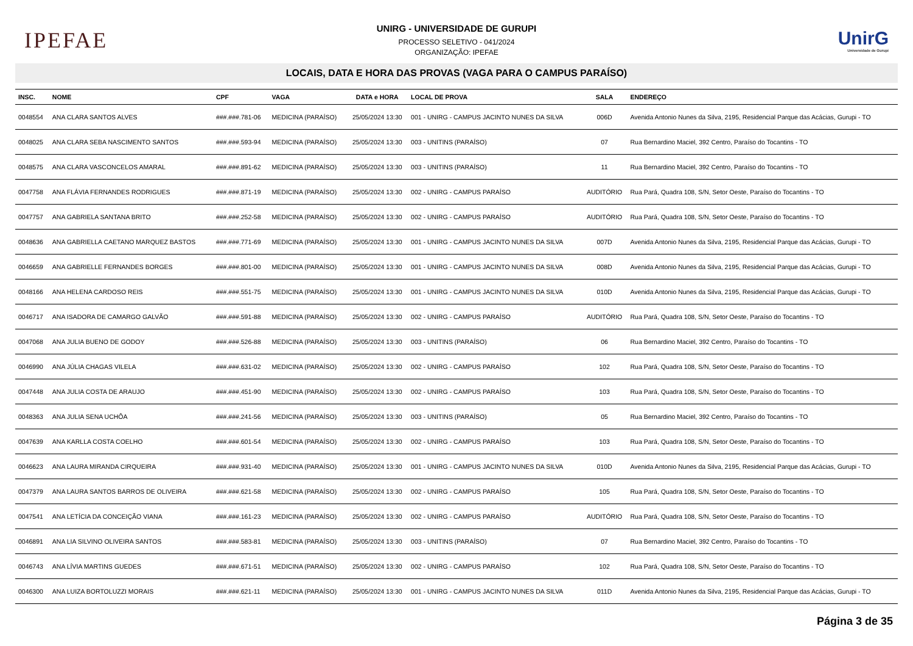IPEFAE
UNIRG - UNIVERSIDADE DE GURUPI
PROCESSO SELETIVO - 041/2024
ORGANIZAÇÃO: IPEFAE
UnirG
Universidade de Gurupi
LOCAIS, DATA E HORA DAS PROVAS (VAGA PARA O CAMPUS PARAÍSO)
| INSC. | NOME | CPF | VAGA | DATA e HORA | LOCAL DE PROVA | SALA | ENDEREÇO |
| --- | --- | --- | --- | --- | --- | --- | --- |
| 0048554 | ANA CLARA SANTOS ALVES | ###.###.781-06 | MEDICINA (PARAÍSO) | 25/05/2024 13:30 | 001 - UNIRG - CAMPUS JACINTO NUNES DA SILVA | 006D | Avenida Antonio Nunes da Silva, 2195, Residencial Parque das Acácias, Gurupi - TO |
| 0048025 | ANA CLARA SEBA NASCIMENTO SANTOS | ###.###.593-94 | MEDICINA (PARAÍSO) | 25/05/2024 13:30 | 003 - UNITINS (PARAÍSO) | 07 | Rua Bernardino Maciel, 392 Centro, Paraíso do Tocantins - TO |
| 0048575 | ANA CLARA VASCONCELOS AMARAL | ###.###.891-62 | MEDICINA (PARAÍSO) | 25/05/2024 13:30 | 003 - UNITINS (PARAÍSO) | 11 | Rua Bernardino Maciel, 392 Centro, Paraíso do Tocantins - TO |
| 0047758 | ANA FLÁVIA FERNANDES RODRIGUES | ###.###.871-19 | MEDICINA (PARAÍSO) | 25/05/2024 13:30 | 002 - UNIRG - CAMPUS PARAÍSO | AUDITÓRIO | Rua Pará, Quadra 108, S/N, Setor Oeste, Paraíso do Tocantins - TO |
| 0047757 | ANA GABRIELA SANTANA BRITO | ###.###.252-58 | MEDICINA (PARAÍSO) | 25/05/2024 13:30 | 002 - UNIRG - CAMPUS PARAÍSO | AUDITÓRIO | Rua Pará, Quadra 108, S/N, Setor Oeste, Paraíso do Tocantins - TO |
| 0048636 | ANA GABRIELLA CAETANO MARQUEZ BASTOS | ###.###.771-69 | MEDICINA (PARAÍSO) | 25/05/2024 13:30 | 001 - UNIRG - CAMPUS JACINTO NUNES DA SILVA | 007D | Avenida Antonio Nunes da Silva, 2195, Residencial Parque das Acácias, Gurupi - TO |
| 0046659 | ANA GABRIELLE FERNANDES BORGES | ###.###.801-00 | MEDICINA (PARAÍSO) | 25/05/2024 13:30 | 001 - UNIRG - CAMPUS JACINTO NUNES DA SILVA | 008D | Avenida Antonio Nunes da Silva, 2195, Residencial Parque das Acácias, Gurupi - TO |
| 0048166 | ANA HELENA CARDOSO REIS | ###.###.551-75 | MEDICINA (PARAÍSO) | 25/05/2024 13:30 | 001 - UNIRG - CAMPUS JACINTO NUNES DA SILVA | 010D | Avenida Antonio Nunes da Silva, 2195, Residencial Parque das Acácias, Gurupi - TO |
| 0046717 | ANA ISADORA DE CAMARGO GALVÃO | ###.###.591-88 | MEDICINA (PARAÍSO) | 25/05/2024 13:30 | 002 - UNIRG - CAMPUS PARAÍSO | AUDITÓRIO | Rua Pará, Quadra 108, S/N, Setor Oeste, Paraíso do Tocantins - TO |
| 0047068 | ANA JULIA BUENO DE GODOY | ###.###.526-88 | MEDICINA (PARAÍSO) | 25/05/2024 13:30 | 003 - UNITINS (PARAÍSO) | 06 | Rua Bernardino Maciel, 392 Centro, Paraíso do Tocantins - TO |
| 0046990 | ANA JÚLIA CHAGAS VILELA | ###.###.631-02 | MEDICINA (PARAÍSO) | 25/05/2024 13:30 | 002 - UNIRG - CAMPUS PARAÍSO | 102 | Rua Pará, Quadra 108, S/N, Setor Oeste, Paraíso do Tocantins - TO |
| 0047448 | ANA JULIA COSTA DE ARAUJO | ###.###.451-90 | MEDICINA (PARAÍSO) | 25/05/2024 13:30 | 002 - UNIRG - CAMPUS PARAÍSO | 103 | Rua Pará, Quadra 108, S/N, Setor Oeste, Paraíso do Tocantins - TO |
| 0048363 | ANA JULIA SENA UCHÔA | ###.###.241-56 | MEDICINA (PARAÍSO) | 25/05/2024 13:30 | 003 - UNITINS (PARAÍSO) | 05 | Rua Bernardino Maciel, 392 Centro, Paraíso do Tocantins - TO |
| 0047639 | ANA KARLLA COSTA COELHO | ###.###.601-54 | MEDICINA (PARAÍSO) | 25/05/2024 13:30 | 002 - UNIRG - CAMPUS PARAÍSO | 103 | Rua Pará, Quadra 108, S/N, Setor Oeste, Paraíso do Tocantins - TO |
| 0046623 | ANA LAURA MIRANDA CIRQUEIRA | ###.###.931-40 | MEDICINA (PARAÍSO) | 25/05/2024 13:30 | 001 - UNIRG - CAMPUS JACINTO NUNES DA SILVA | 010D | Avenida Antonio Nunes da Silva, 2195, Residencial Parque das Acácias, Gurupi - TO |
| 0047379 | ANA LAURA SANTOS BARROS DE OLIVEIRA | ###.###.621-58 | MEDICINA (PARAÍSO) | 25/05/2024 13:30 | 002 - UNIRG - CAMPUS PARAÍSO | 105 | Rua Pará, Quadra 108, S/N, Setor Oeste, Paraíso do Tocantins - TO |
| 0047541 | ANA LETÍCIA DA CONCEIÇÃO VIANA | ###.###.161-23 | MEDICINA (PARAÍSO) | 25/05/2024 13:30 | 002 - UNIRG - CAMPUS PARAÍSO | AUDITÓRIO | Rua Pará, Quadra 108, S/N, Setor Oeste, Paraíso do Tocantins - TO |
| 0046891 | ANA LIA SILVINO OLIVEIRA SANTOS | ###.###.583-81 | MEDICINA (PARAÍSO) | 25/05/2024 13:30 | 003 - UNITINS (PARAÍSO) | 07 | Rua Bernardino Maciel, 392 Centro, Paraíso do Tocantins - TO |
| 0046743 | ANA LÍVIA MARTINS GUEDES | ###.###.671-51 | MEDICINA (PARAÍSO) | 25/05/2024 13:30 | 002 - UNIRG - CAMPUS PARAÍSO | 102 | Rua Pará, Quadra 108, S/N, Setor Oeste, Paraíso do Tocantins - TO |
| 0046300 | ANA LUIZA BORTOLUZZI MORAIS | ###.###.621-11 | MEDICINA (PARAÍSO) | 25/05/2024 13:30 | 001 - UNIRG - CAMPUS JACINTO NUNES DA SILVA | 011D | Avenida Antonio Nunes da Silva, 2195, Residencial Parque das Acácias, Gurupi - TO |
Página 3 de 35